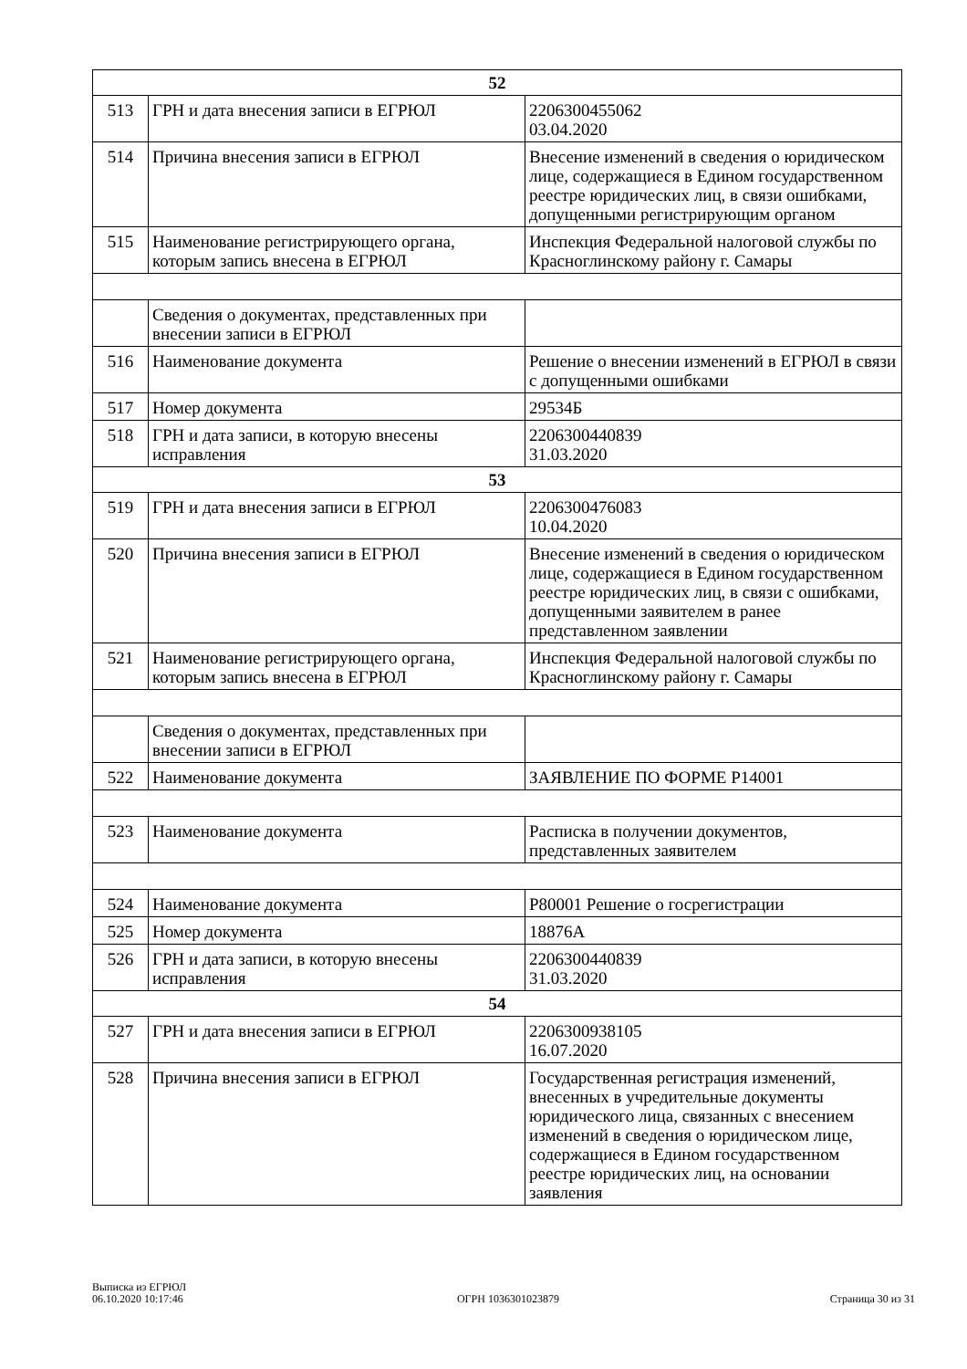| 52 | | |
| 513 | ГРН и дата внесения записи в ЕГРЮЛ | 2206300455062 03.04.2020 |
| 514 | Причина внесения записи в ЕГРЮЛ | Внесение изменений в сведения о юридическом лице, содержащиеся в Едином государственном реестре юридических лиц, в связи ошибками, допущенными регистрирующим органом |
| 515 | Наименование регистрирующего органа, которым запись внесена в ЕГРЮЛ | Инспекция Федеральной налоговой службы по Красноглинскому району г. Самары |
| | Сведения о документах, представленных при внесении записи в ЕГРЮЛ | |
| 516 | Наименование документа | Решение о внесении изменений в ЕГРЮЛ в связи с допущенными ошибками |
| 517 | Номер документа | 29534Б |
| 518 | ГРН и дата записи, в которую внесены исправления | 2206300440839 31.03.2020 |
| 53 | | |
| 519 | ГРН и дата внесения записи в ЕГРЮЛ | 2206300476083 10.04.2020 |
| 520 | Причина внесения записи в ЕГРЮЛ | Внесение изменений в сведения о юридическом лице, содержащиеся в Едином государственном реестре юридических лиц, в связи с ошибками, допущенными заявителем в ранее представленном заявлении |
| 521 | Наименование регистрирующего органа, которым запись внесена в ЕГРЮЛ | Инспекция Федеральной налоговой службы по Красноглинскому району г. Самары |
| | Сведения о документах, представленных при внесении записи в ЕГРЮЛ | |
| 522 | Наименование документа | ЗАЯВЛЕНИЕ ПО ФОРМЕ Р14001 |
| 523 | Наименование документа | Расписка в получении документов, представленных заявителем |
| 524 | Наименование документа | Р80001 Решение о госрегистрации |
| 525 | Номер документа | 18876А |
| 526 | ГРН и дата записи, в которую внесены исправления | 2206300440839 31.03.2020 |
| 54 | | |
| 527 | ГРН и дата внесения записи в ЕГРЮЛ | 2206300938105 16.07.2020 |
| 528 | Причина внесения записи в ЕГРЮЛ | Государственная регистрация изменений, внесенных в учредительные документы юридического лица, связанных с внесением изменений в сведения о юридическом лице, содержащиеся в Едином государственном реестре юридических лиц, на основании заявления |
Выписка из ЕГРЮЛ
06.10.2020 10:17:46
ОГРН 1036301023879
Страница 30 из 31